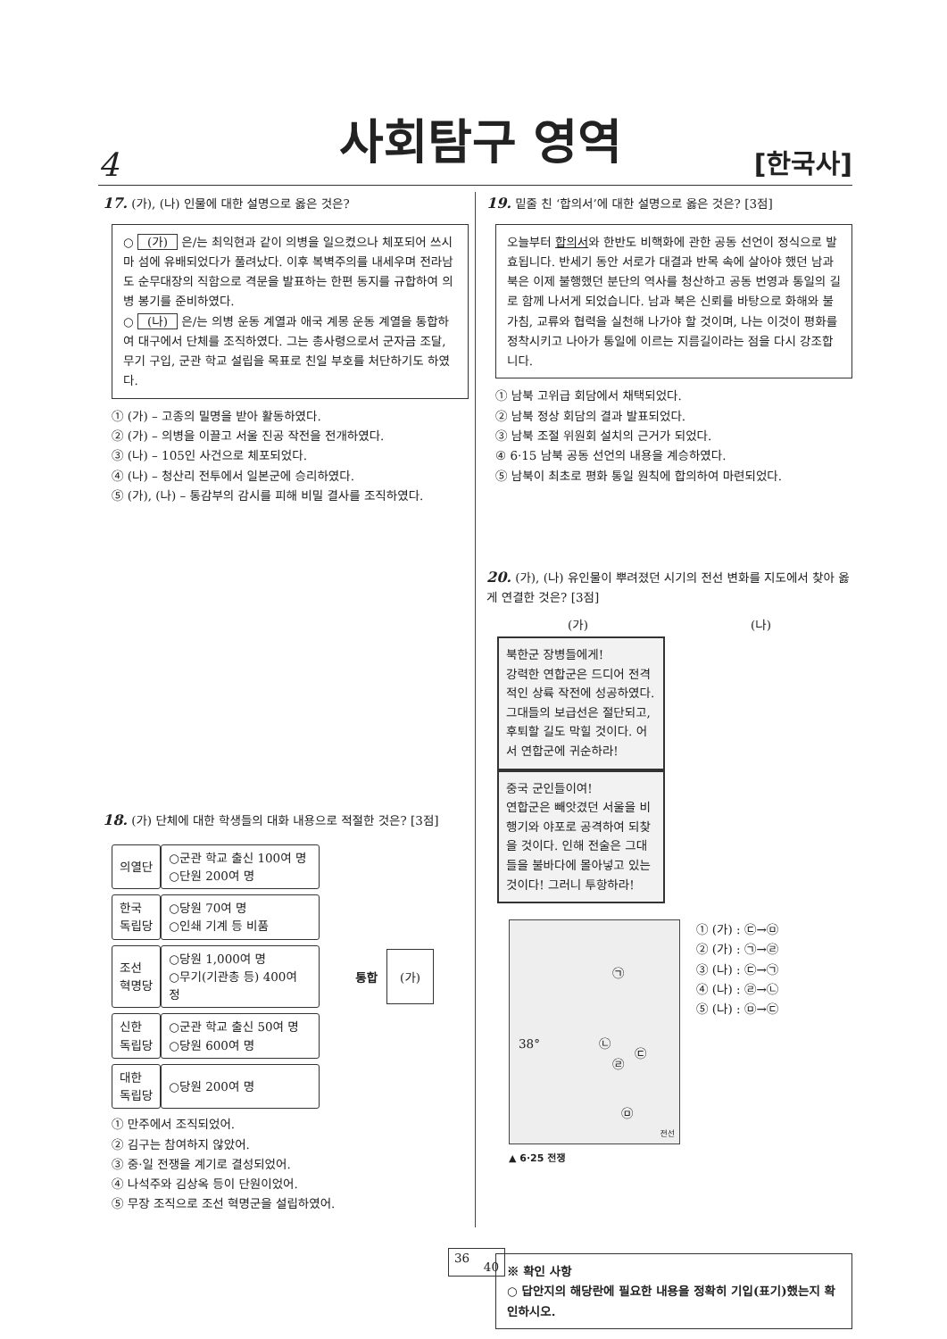4
사회탐구 영역
[한국사]
17. (가), (나) 인물에 대한 설명으로 옳은 것은?
○ (가) 은/는 최익현과 같이 의병을 일으켰으나 체포되어 쓰시마 섬에 유배되었다가 풀려났다. 이후 복벽주의를 내세우며 전라남도 순무대장의 직함으로 격문을 발표하는 한편 동지를 규합하여 의병 봉기를 준비하였다.
○ (나) 은/는 의병 운동 계열과 애국 계몽 운동 계열을 통합하여 대구에서 단체를 조직하였다. 그는 총사령으로서 군자금 조달, 무기 구입, 군관 학교 설립을 목표로 친일 부호를 처단하기도 하였다.
① (가) – 고종의 밀명을 받아 활동하였다.
② (가) – 의병을 이끌고 서울 진공 작전을 전개하였다.
③ (나) – 105인 사건으로 체포되었다.
④ (나) – 청산리 전투에서 일본군에 승리하였다.
⑤ (가), (나) – 통감부의 감시를 피해 비밀 결사를 조직하였다.
18. (가) 단체에 대한 학생들의 대화 내용으로 적절한 것은? [3점]
| 의열단 | ○군관 학교 출신 100여 명 ○단원 200여 명 |
| 한국 독립당 | ○당원 70여 명 ○인쇄 기계 등 비품 |
| 조선 혁명당 | ○당원 1,000여 명 ○무기(기관총 등) 400여 정 |
| 신한 독립당 | ○군관 학교 출신 50여 명 ○당원 600여 명 |
| 대한 독립당 | ○당원 200여 명 |
통합
(가)
① 만주에서 조직되었어.
② 김구는 참여하지 않았어.
③ 중·일 전쟁을 계기로 결성되었어.
④ 나석주와 김상옥 등이 단원이었어.
⑤ 무장 조직으로 조선 혁명군을 설립하였어.
19. 밑줄 친 ‘합의서’에 대한 설명으로 옳은 것은? [3점]
오늘부터 합의서와 한반도 비핵화에 관한 공동 선언이 정식으로 발효됩니다. 반세기 동안 서로가 대결과 반목 속에 살아야 했던 남과 북은 이제 불행했던 분단의 역사를 청산하고 공동 번영과 통일의 길로 함께 나서게 되었습니다. 남과 북은 신뢰를 바탕으로 화해와 불가침, 교류와 협력을 실천해 나가야 할 것이며, 나는 이것이 평화를 정착시키고 나아가 통일에 이르는 지름길이라는 점을 다시 강조합니다.
① 남북 고위급 회담에서 채택되었다.
② 남북 정상 회담의 결과 발표되었다.
③ 남북 조절 위원회 설치의 근거가 되었다.
④ 6·15 남북 공동 선언의 내용을 계승하였다.
⑤ 남북이 최초로 평화 통일 원칙에 합의하여 마련되었다.
20. (가), (나) 유인물이 뿌려졌던 시기의 전선 변화를 지도에서 찾아 옳게 연결한 것은? [3점]
(가) (나)
북한군 장병들에게!
강력한 연합군은 드디어 전격적인 상륙 작전에 성공하였다. 그대들의 보급선은 절단되고, 후퇴할 길도 막힐 것이다. 어서 연합군에 귀순하라!
중국 군인들이여!
연합군은 빼앗겼던 서울을 비행기와 야포로 공격하여 되찾을 것이다. 인해 전술은 그대들을 불바다에 몰아넣고 있는 것이다! 그러니 투항하라!
38° ㉠ ㉡ ㉢ ㉣ ㉤ 전선
① (가) : ㉢→㉤
② (가) : ㉠→㉣
③ (나) : ㉢→㉠
④ (나) : ㉣→㉡
⑤ (나) : ㉤→㉢
▲ 6·25 전쟁
※ 확인 사항
○ 답안지의 해당란에 필요한 내용을 정확히 기입(표기)했는지 확인하시오.
36 40